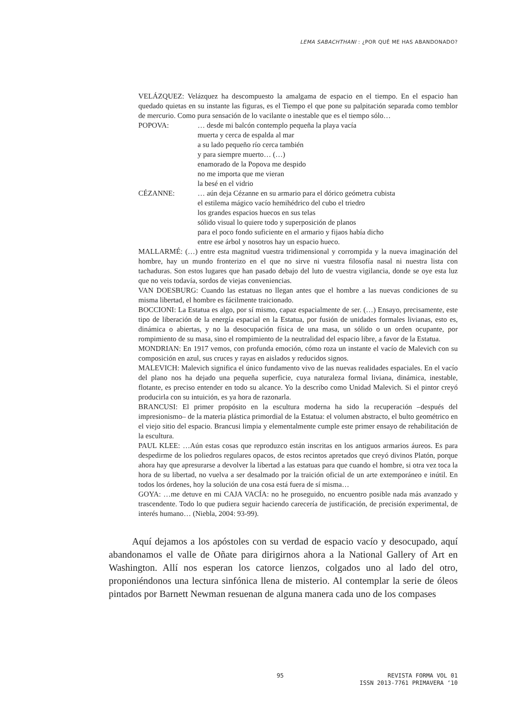LEMA SABACHTHANI : ¿POR QUÉ ME HAS ABANDONADO?
VELÁZQUEZ: Velázquez ha descompuesto la amalgama de espacio en el tiempo. En el espacio han quedado quietas en su instante las figuras, es el Tiempo el que pone su palpitación separada como temblor de mercurio. Como pura sensación de lo vacilante o inestable que es el tiempo sólo…
POPOVA: … desde mi balcón contemplo pequeña la playa vacía
muerta y cerca de espalda al mar
a su lado pequeño río cerca también
y para siempre muerto… (…)
enamorado de la Popova me despido
no me importa que me vieran
la besé en el vidrio
CÉZANNE: … aún deja Cézanne en su armario para el dórico geómetra cubista
el estilema mágico vacío hemihédrico del cubo el triedro
los grandes espacios huecos en sus telas
sólido visual lo quiere todo y superposición de planos
para el poco fondo suficiente en el armario y fijaos había dicho
entre ese árbol y nosotros hay un espacio hueco.
MALLARMÉ: (…) entre esta magnitud vuestra tridimensional y corrompida y la nueva imaginación del hombre, hay un mundo fronterizo en el que no sirve ni vuestra filosofía nasal ni nuestra lista con tachaduras. Son estos lugares que han pasado debajo del luto de vuestra vigilancia, donde se oye esta luz que no veis todavía, sordos de viejas conveniencias.
VAN DOESBURG: Cuando las estatuas no llegan antes que el hombre a las nuevas condiciones de su misma libertad, el hombre es fácilmente traicionado.
BOCCIONI: La Estatua es algo, por sí mismo, capaz espacialmente de ser. (…) Ensayo, precisamente, este tipo de liberación de la energía espacial en la Estatua, por fusión de unidades formales livianas, esto es, dinámica o abiertas, y no la desocupación física de una masa, un sólido o un orden ocupante, por rompimiento de su masa, sino el rompimiento de la neutralidad del espacio libre, a favor de la Estatua.
MONDRIAN: En 1917 vemos, con profunda emoción, cómo roza un instante el vacío de Malevich con su composición en azul, sus cruces y rayas en aislados y reducidos signos.
MALEVICH: Malevich significa el único fundamento vivo de las nuevas realidades espaciales. En el vacío del plano nos ha dejado una pequeña superficie, cuya naturaleza formal liviana, dinámica, inestable, flotante, es preciso entender en todo su alcance. Yo la describo como Unidad Malevich. Si el pintor creyó producirla con su intuición, es ya hora de razonarla.
BRANCUSI: El primer propósito en la escultura moderna ha sido la recuperación –después del impresionismo– de la materia plástica primordial de la Estatua: el volumen abstracto, el bulto geométrico en el viejo sitio del espacio. Brancusi limpia y elementalmente cumple este primer ensayo de rehabilitación de la escultura.
PAUL KLEE: …Aún estas cosas que reproduzco están inscritas en los antiguos armarios áureos. Es para despedirme de los poliedros regulares opacos, de estos recintos apretados que creyó divinos Platón, porque ahora hay que apresurarse a devolver la libertad a las estatuas para que cuando el hombre, si otra vez toca la hora de su libertad, no vuelva a ser desalmado por la traición oficial de un arte extemporáneo e inútil. En todos los órdenes, hoy la solución de una cosa está fuera de sí misma…
GOYA: …me detuve en mi CAJA VACÍA: no he proseguido, no encuentro posible nada más avanzado y trascendente. Todo lo que pudiera seguir haciendo carecería de justificación, de precisión experimental, de interés humano… (Niebla, 2004: 93-99).
Aquí dejamos a los apóstoles con su verdad de espacio vacío y desocupado, aquí abandonamos el valle de Oñate para dirigirnos ahora a la National Gallery of Art en Washington. Allí nos esperan los catorce lienzos, colgados uno al lado del otro, proponiéndonos una lectura sinfónica llena de misterio. Al contemplar la serie de óleos pintados por Barnett Newman resuenan de alguna manera cada uno de los compases
95 REVISTA FORMA VOL 01
ISSN 2013-7761 PRIMAVERA ‘10